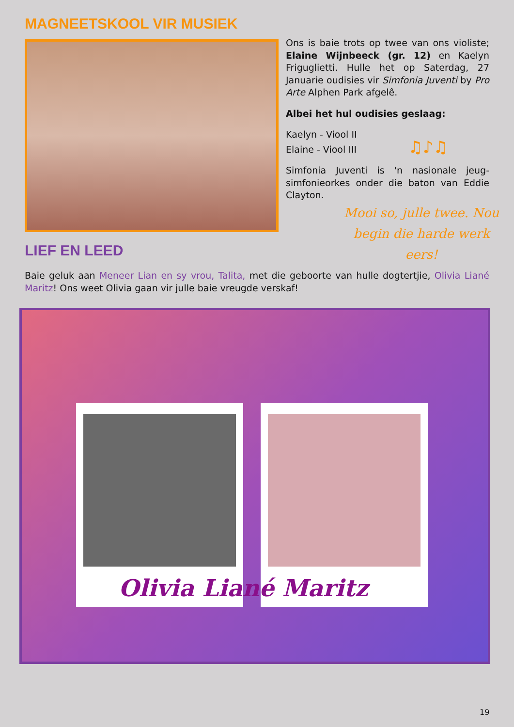MAGNEETSKOOL VIR MUSIEK
Ons is baie trots op twee van ons violiste; Elaine Wijnbeeck (gr. 12) en Kaelyn Friguglietti. Hulle het op Saterdag, 27 Januarie oudisies vir Simfonia Juventi by Pro Arte Alphen Park afgelê.
Albei het hul oudisies geslaag:
Kaelyn - Viool II
Elaine - Viool III ♫♪♫
Simfonia Juventi is 'n nasionale jeug-simfonieorkes onder die baton van Eddie Clayton.
Mooi so, julle twee. Nou begin die harde werk eers!
LIEF EN LEED
Baie geluk aan Meneer Lian en sy vrou, Talita, met die geboorte van hulle dogtertjie, Olivia Liané Maritz! Ons weet Olivia gaan vir julle baie vreugde verskaf!
Olivia Liané Maritz
19